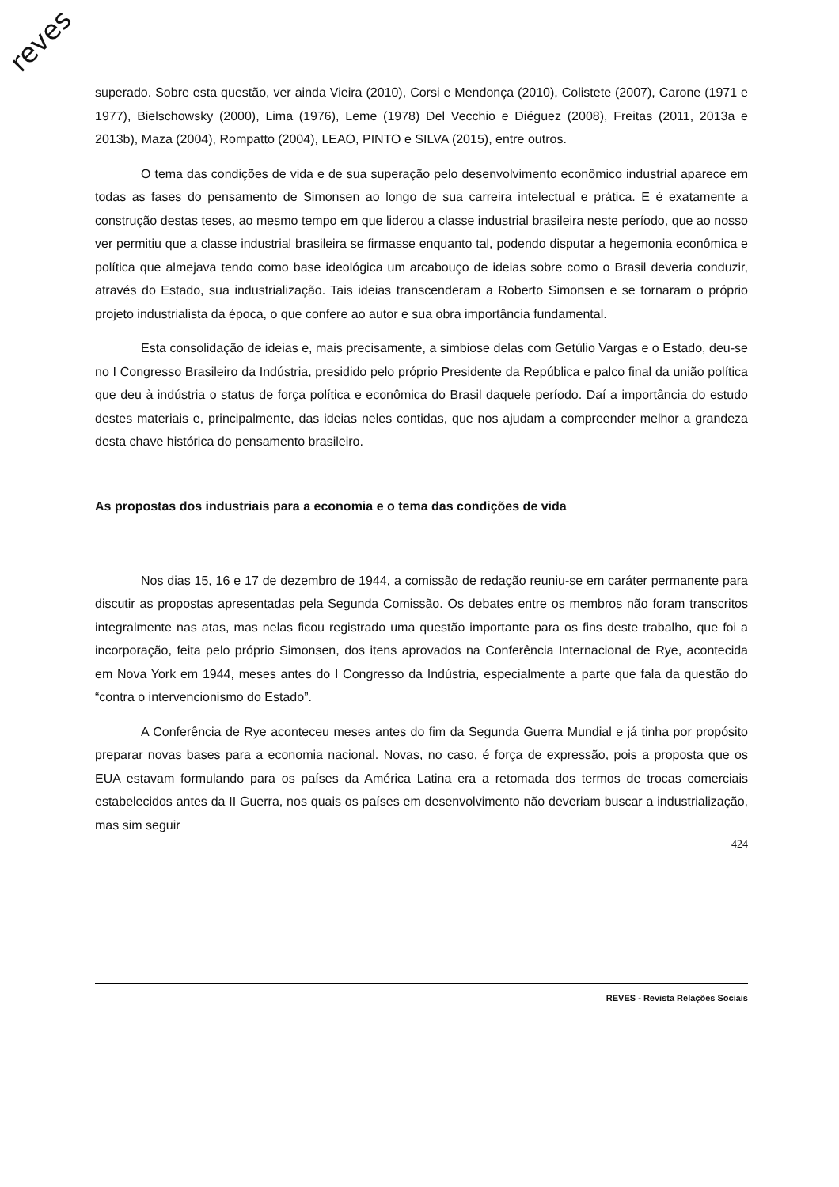reves
superado. Sobre esta questão, ver ainda Vieira (2010), Corsi e Mendonça (2010), Colistete (2007), Carone (1971 e 1977), Bielschowsky (2000), Lima (1976), Leme (1978) Del Vecchio e Diéguez (2008), Freitas (2011, 2013a e 2013b), Maza (2004), Rompatto (2004), LEAO, PINTO e SILVA (2015), entre outros.
O tema das condições de vida e de sua superação pelo desenvolvimento econômico industrial aparece em todas as fases do pensamento de Simonsen ao longo de sua carreira intelectual e prática. E é exatamente a construção destas teses, ao mesmo tempo em que liderou a classe industrial brasileira neste período, que ao nosso ver permitiu que a classe industrial brasileira se firmasse enquanto tal, podendo disputar a hegemonia econômica e política que almejava tendo como base ideológica um arcabouço de ideias sobre como o Brasil deveria conduzir, através do Estado, sua industrialização. Tais ideias transcenderam a Roberto Simonsen e se tornaram o próprio projeto industrialista da época, o que confere ao autor e sua obra importância fundamental.
Esta consolidação de ideias e, mais precisamente, a simbiose delas com Getúlio Vargas e o Estado, deu-se no I Congresso Brasileiro da Indústria, presidido pelo próprio Presidente da República e palco final da união política que deu à indústria o status de força política e econômica do Brasil daquele período. Daí a importância do estudo destes materiais e, principalmente, das ideias neles contidas, que nos ajudam a compreender melhor a grandeza desta chave histórica do pensamento brasileiro.
As propostas dos industriais para a economia e o tema das condições de vida
Nos dias 15, 16 e 17 de dezembro de 1944, a comissão de redação reuniu-se em caráter permanente para discutir as propostas apresentadas pela Segunda Comissão. Os debates entre os membros não foram transcritos integralmente nas atas, mas nelas ficou registrado uma questão importante para os fins deste trabalho, que foi a incorporação, feita pelo próprio Simonsen, dos itens aprovados na Conferência Internacional de Rye, acontecida em Nova York em 1944, meses antes do I Congresso da Indústria, especialmente a parte que fala da questão do “contra o intervencionismo do Estado”.
A Conferência de Rye aconteceu meses antes do fim da Segunda Guerra Mundial e já tinha por propósito preparar novas bases para a economia nacional. Novas, no caso, é força de expressão, pois a proposta que os EUA estavam formulando para os países da América Latina era a retomada dos termos de trocas comerciais estabelecidos antes da II Guerra, nos quais os países em desenvolvimento não deveriam buscar a industrialização, mas sim seguir
424
REVES - Revista Relações Sociais